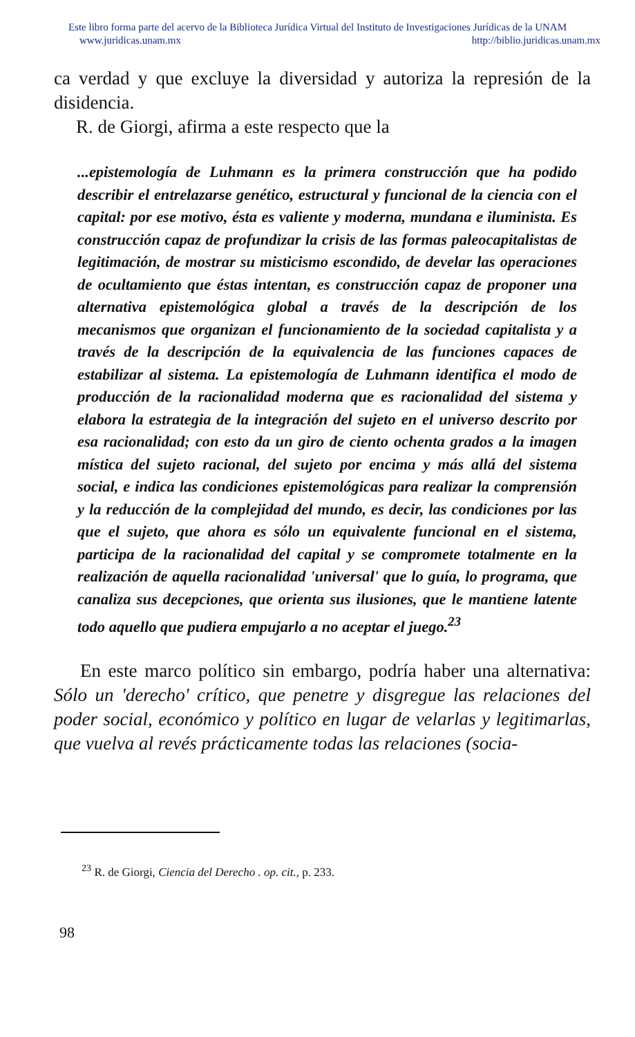Este libro forma parte del acervo de la Biblioteca Jurídica Virtual del Instituto de Investigaciones Jurídicas de la UNAM
www.juridicas.unam.mx http://biblio.juridicas.unam.mx
ca verdad y que excluye la diversidad y autoriza la represión de la disidencia.
R. de Giorgi, afirma a este respecto que la
...epistemología de Luhmann es la primera construcción que ha podido describir el entrelazarse genético, estructural y funcional de la ciencia con el capital: por ese motivo, ésta es valiente y moderna, mundana e iluminista. Es construcción capaz de profundizar la crisis de las formas paleocapitalistas de legitimación, de mostrar su misticismo escondido, de develar las operaciones de ocultamiento que éstas intentan, es construcción capaz de proponer una alternativa epistemológica global a través de la descripción de los mecanismos que organizan el funcionamiento de la sociedad capitalista y a través de la descripción de la equivalencia de las funciones capaces de estabilizar al sistema. La epistemología de Luhmann identifica el modo de producción de la racionalidad moderna que es racionalidad del sistema y elabora la estrategia de la integración del sujeto en el universo descrito por esa racionalidad; con esto da un giro de ciento ochenta grados a la imagen mística del sujeto racional, del sujeto por encima y más allá del sistema social, e indica las condiciones epistemológicas para realizar la comprensión y la reducción de la complejidad del mundo, es decir, las condiciones por las que el sujeto, que ahora es sólo un equivalente funcional en el sistema, participa de la racionalidad del capital y se compromete totalmente en la realización de aquella racionalidad 'universal' que lo guía, lo programa, que canaliza sus decepciones, que orienta sus ilusiones, que le mantiene latente todo aquello que pudiera empujarlo a no aceptar el juego.<sup>23</sup>
En este marco político sin embargo, podría haber una alternativa: Sólo un 'derecho' crítico, que penetre y disgregue las relaciones del poder social, económico y político en lugar de velarlas y legitimarlas, que vuelva al revés prácticamente todas las relaciones (socia-
<sup>23</sup> R. de Giorgi, Ciencia del Derecho . op. cit., p. 233.
98